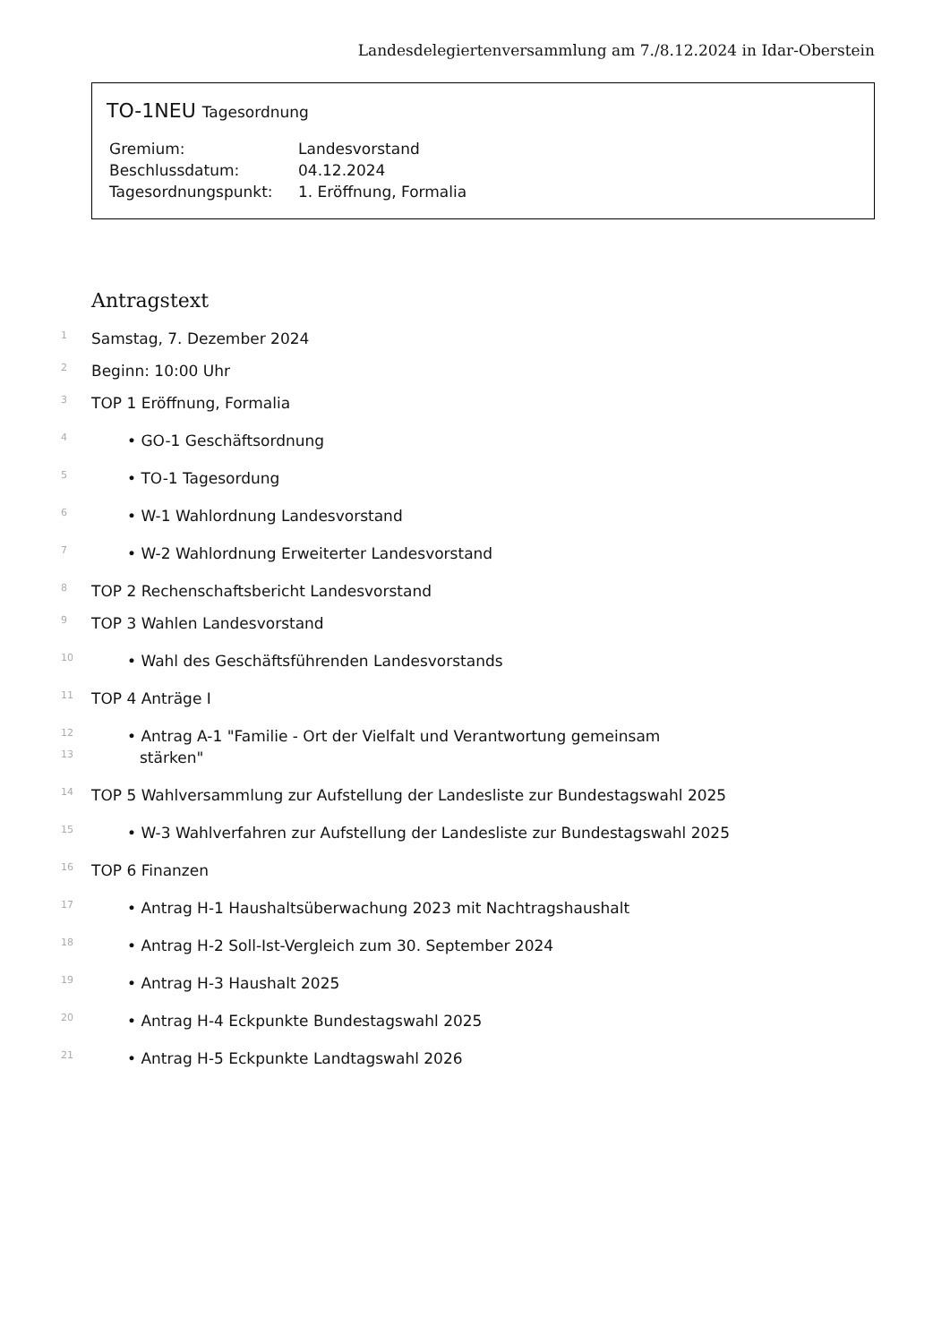Landesdelegiertenversammlung am 7./8.12.2024 in Idar-Oberstein
TO-1NEU Tagesordnung
| Gremium: | Landesvorstand |
| Beschlussdatum: | 04.12.2024 |
| Tagesordnungspunkt: | 1. Eröffnung, Formalia |
Antragstext
1 Samstag, 7. Dezember 2024
2 Beginn: 10:00 Uhr
3 TOP 1 Eröffnung, Formalia
4 • GO-1 Geschäftsordnung
5 • TO-1 Tagesordung
6 • W-1 Wahlordnung Landesvorstand
7 • W-2 Wahlordnung Erweiterter Landesvorstand
8 TOP 2 Rechenschaftsbericht Landesvorstand
9 TOP 3 Wahlen Landesvorstand
10 • Wahl des Geschäftsführenden Landesvorstands
11 TOP 4 Anträge I
12 • Antrag A-1 "Familie - Ort der Vielfalt und Verantwortung gemeinsam
13 stärken"
14 TOP 5 Wahlversammlung zur Aufstellung der Landesliste zur Bundestagswahl 2025
15 • W-3 Wahlverfahren zur Aufstellung der Landesliste zur Bundestagswahl 2025
16 TOP 6 Finanzen
17 • Antrag H-1 Haushaltsüberwachung 2023 mit Nachtragshaushalt
18 • Antrag H-2 Soll-Ist-Vergleich zum 30. September 2024
19 • Antrag H-3 Haushalt 2025
20 • Antrag H-4 Eckpunkte Bundestagswahl 2025
21 • Antrag H-5 Eckpunkte Landtagswahl 2026